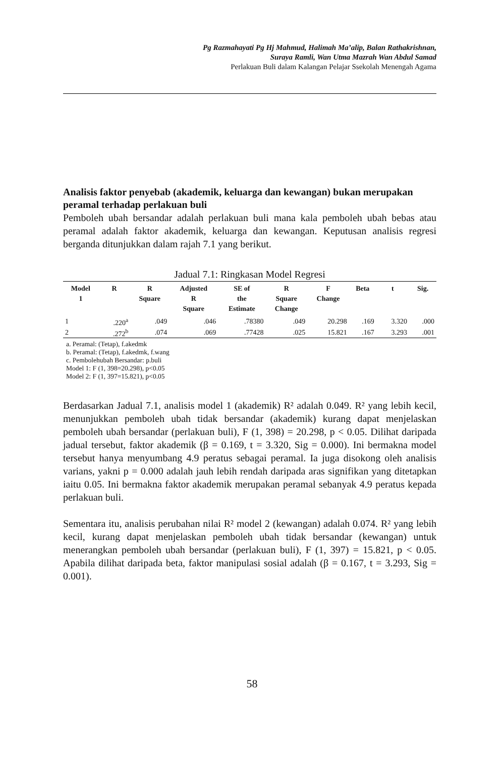Pg Razmahayati Pg Hj Mahmud, Halimah Ma’alip, Balan Rathakrishnan,
Suraya Ramli, Wan Utma Mazrah Wan Abdul Samad
Perlakuan Buli dalam Kalangan Pelajar Ssekolah Menengah Agama
Analisis faktor penyebab (akademik, keluarga dan kewangan) bukan merupakan peramal terhadap perlakuan buli
Pemboleh ubah bersandar adalah perlakuan buli mana kala pemboleh ubah bebas atau peramal adalah faktor akademik, keluarga dan kewangan. Keputusan analisis regresi berganda ditunjukkan dalam rajah 7.1 yang berikut.
Jadual 7.1: Ringkasan Model Regresi
| Model 1 | R | R Square | Adjusted R Square | SE of the Estimate | R Square Change | F Change | Beta | t | Sig. |
| --- | --- | --- | --- | --- | --- | --- | --- | --- | --- |
| 1 | .220<sup>a</sup> | .049 | .046 | .78380 | .049 | 20.298 | .169 | 3.320 | .000 |
| 2 | .272<sup>b</sup> | .074 | .069 | .77428 | .025 | 15.821 | .167 | 3.293 | .001 |
a. Peramal: (Tetap), f.akedmk
b. Peramal: (Tetap), f.akedmk, f.wang
c. Pembolehubah Bersandar: p.buli
Model 1: F (1, 398=20.298), p<0.05
Model 2: F (1, 397=15.821), p<0.05
Berdasarkan Jadual 7.1, analisis model 1 (akademik) R² adalah 0.049. R² yang lebih kecil, menunjukkan pemboleh ubah tidak bersandar (akademik) kurang dapat menjelaskan pemboleh ubah bersandar (perlakuan buli), F (1, 398) = 20.298, p < 0.05. Dilihat daripada jadual tersebut, faktor akademik (β = 0.169, t = 3.320, Sig = 0.000). Ini bermakna model tersebut hanya menyumbang 4.9 peratus sebagai peramal. Ia juga disokong oleh analisis varians, yakni p = 0.000 adalah jauh lebih rendah daripada aras signifikan yang ditetapkan iaitu 0.05. Ini bermakna faktor akademik merupakan peramal sebanyak 4.9 peratus kepada perlakuan buli.
Sementara itu, analisis perubahan nilai R² model 2 (kewangan) adalah 0.074. R² yang lebih kecil, kurang dapat menjelaskan pemboleh ubah tidak bersandar (kewangan) untuk menerangkan pemboleh ubah bersandar (perlakuan buli), F (1, 397) = 15.821, p < 0.05. Apabila dilihat daripada beta, faktor manipulasi sosial adalah (β = 0.167, t = 3.293, Sig = 0.001).
58